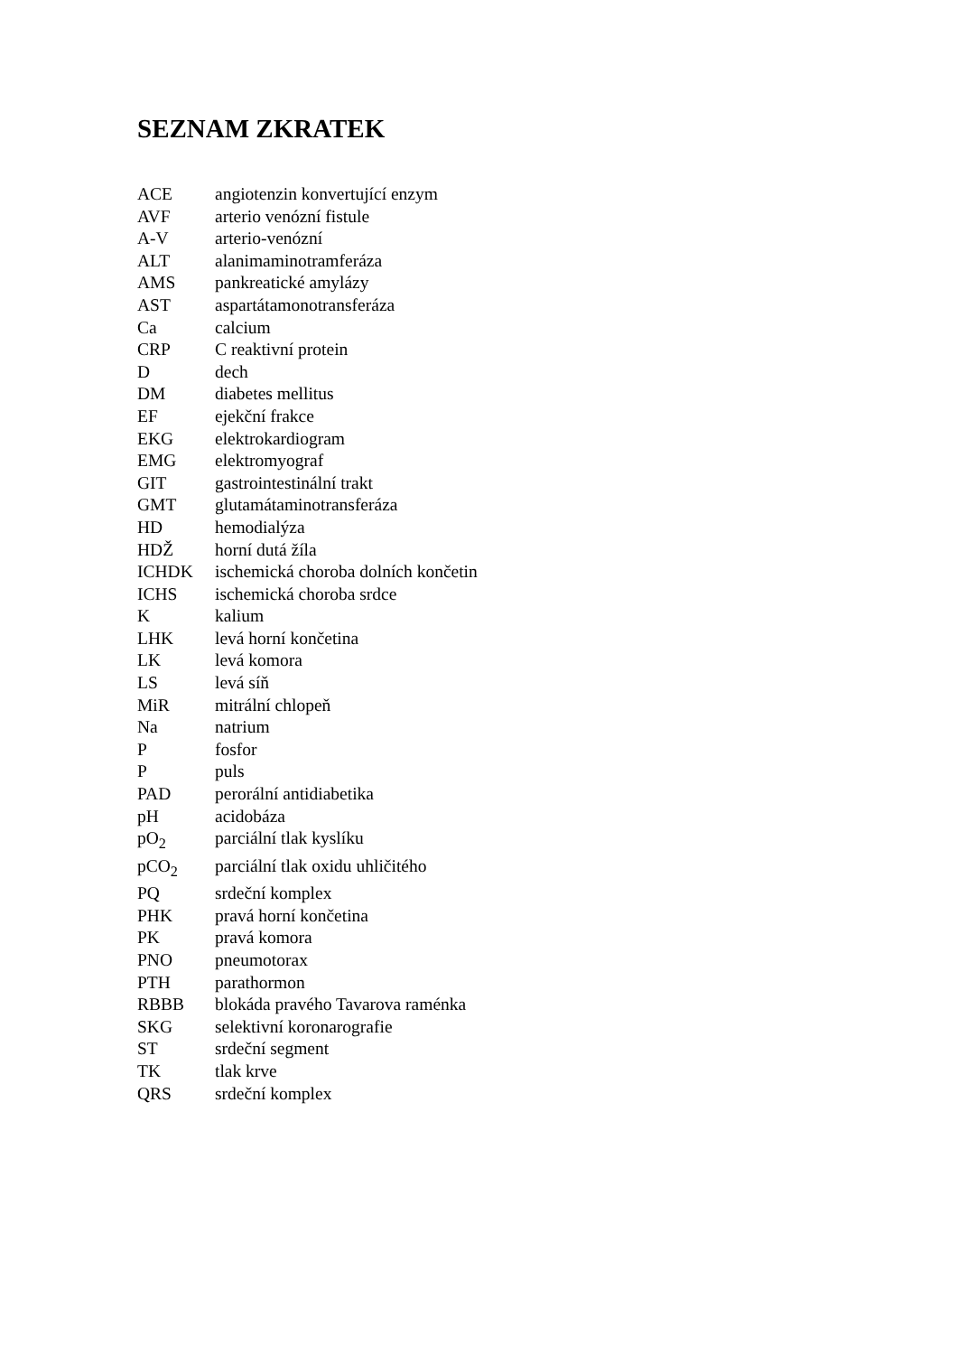SEZNAM ZKRATEK
ACE angiotenzin konvertující enzym
AVF arterio venózní fistule
A-V arterio-venózní
ALT alanimaminotramferáza
AMS pankreatické amylázy
AST aspartátamonotransferáza
Ca calcium
CRP C reaktivní protein
D dech
DM diabetes mellitus
EF ejekční frakce
EKG elektrokardiogram
EMG elektromyograf
GIT gastrointestinální trakt
GMT glutamátaminotransferáza
HD hemodialýza
HDŽ horní dutá žíla
ICHDK ischemická choroba dolních končetin
ICHS ischemická choroba srdce
K kalium
LHK levá horní končetina
LK levá komora
LS levá síň
MiR mitrální chlopeň
Na natrium
P fosfor
P puls
PAD perorální antidiabetika
pH acidobáza
pO<sub>2</sub> parciální tlak kyslíku
pCO<sub>2</sub> parciální tlak oxidu uhličitého
PQ srdeční komplex
PHK pravá horní končetina
PK pravá komora
PNO pneumotorax
PTH parathormon
RBBB blokáda pravého Tavarova raménka
SKG selektivní koronarografie
ST srdeční segment
TK tlak krve
QRS srdeční komplex